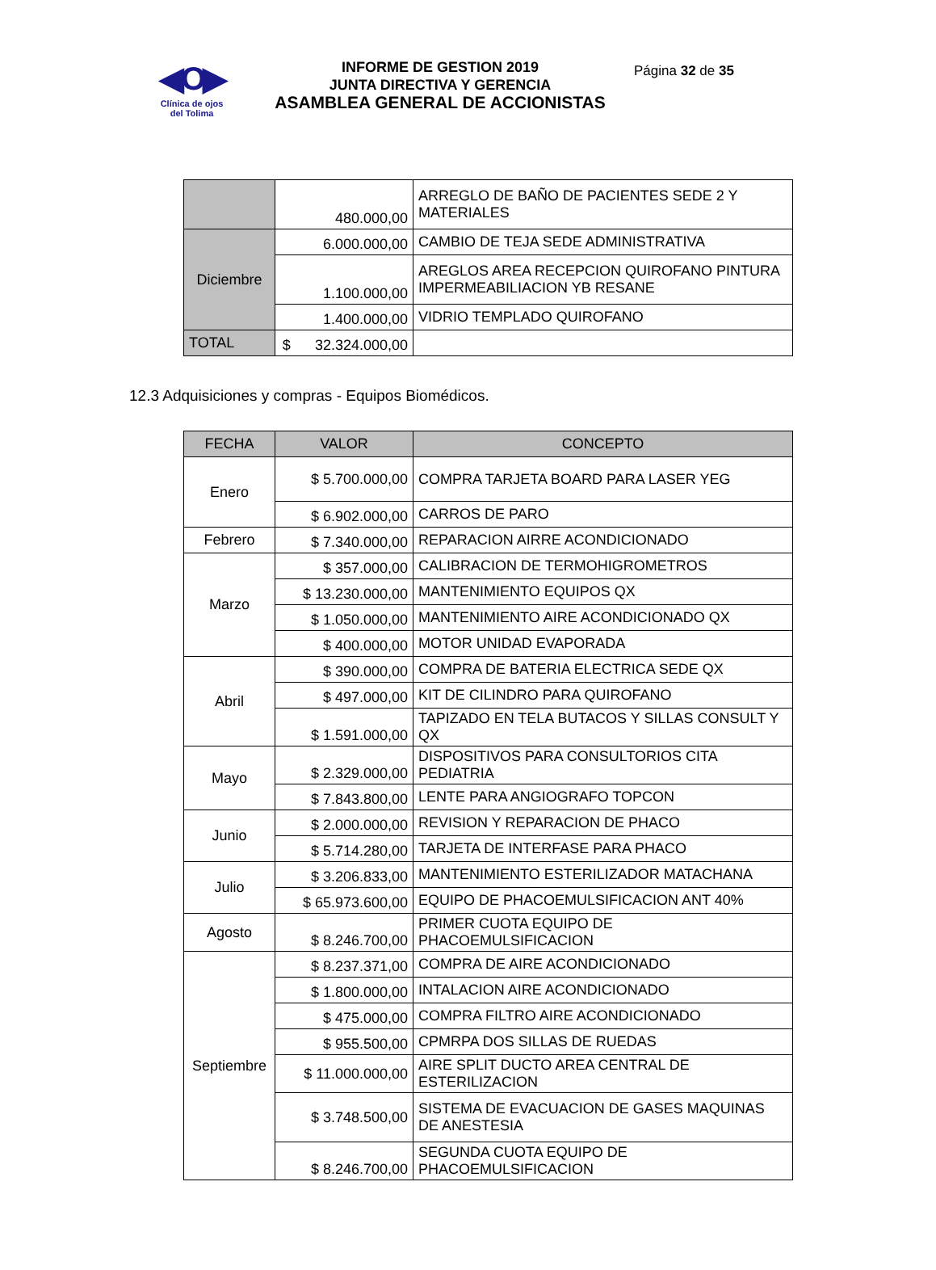◀O▶
Clínica de ojos
del Tolima
INFORME DE GESTION 2019
JUNTA DIRECTIVA Y GERENCIA
ASAMBLEA GENERAL DE ACCIONISTAS
Página 32 de 35
| | 480.000,00 | ARREGLO DE BAÑO DE PACIENTES SEDE 2 Y MATERIALES |
| Diciembre | 6.000.000,00 | CAMBIO DE TEJA SEDE ADMINISTRATIVA |
| | 1.100.000,00 | AREGLOS AREA RECEPCION QUIROFANO PINTURA IMPERMEABILIACION YB RESANE |
| | 1.400.000,00 | VIDRIO TEMPLADO QUIROFANO |
| TOTAL | $ 32.324.000,00 | |
12.3 Adquisiciones y compras - Equipos Biomédicos.
| FECHA | VALOR | CONCEPTO |
| --- | --- | --- |
| Enero | $ 5.700.000,00 | COMPRA TARJETA BOARD PARA LASER YEG |
| | $ 6.902.000,00 | CARROS DE PARO |
| Febrero | $ 7.340.000,00 | REPARACION AIRRE ACONDICIONADO |
| Marzo | $ 357.000,00 | CALIBRACION DE TERMOHIGROMETROS |
| | $ 13.230.000,00 | MANTENIMIENTO EQUIPOS QX |
| | $ 1.050.000,00 | MANTENIMIENTO AIRE ACONDICIONADO QX |
| | $ 400.000,00 | MOTOR UNIDAD EVAPORADA |
| Abril | $ 390.000,00 | COMPRA DE BATERIA ELECTRICA SEDE QX |
| | $ 497.000,00 | KIT DE CILINDRO PARA QUIROFANO |
| | $ 1.591.000,00 | TAPIZADO EN TELA BUTACOS Y SILLAS CONSULT Y QX |
| Mayo | $ 2.329.000,00 | DISPOSITIVOS PARA CONSULTORIOS CITA PEDIATRIA |
| | $ 7.843.800,00 | LENTE PARA ANGIOGRAFO TOPCON |
| Junio | $ 2.000.000,00 | REVISION Y REPARACION DE PHACO |
| | $ 5.714.280,00 | TARJETA DE INTERFASE PARA PHACO |
| Julio | $ 3.206.833,00 | MANTENIMIENTO ESTERILIZADOR MATACHANA |
| | $ 65.973.600,00 | EQUIPO DE PHACOEMULSIFICACION ANT 40% |
| Agosto | $ 8.246.700,00 | PRIMER CUOTA EQUIPO DE PHACOEMULSIFICACION |
| Septiembre | $ 8.237.371,00 | COMPRA DE AIRE ACONDICIONADO |
| | $ 1.800.000,00 | INTALACION AIRE ACONDICIONADO |
| | $ 475.000,00 | COMPRA FILTRO AIRE ACONDICIONADO |
| | $ 955.500,00 | CPMRPA DOS SILLAS DE RUEDAS |
| | $ 11.000.000,00 | AIRE SPLIT DUCTO AREA CENTRAL DE ESTERILIZACION |
| | $ 3.748.500,00 | SISTEMA DE EVACUACION DE GASES MAQUINAS DE ANESTESIA |
| | $ 8.246.700,00 | SEGUNDA CUOTA EQUIPO DE PHACOEMULSIFICACION |